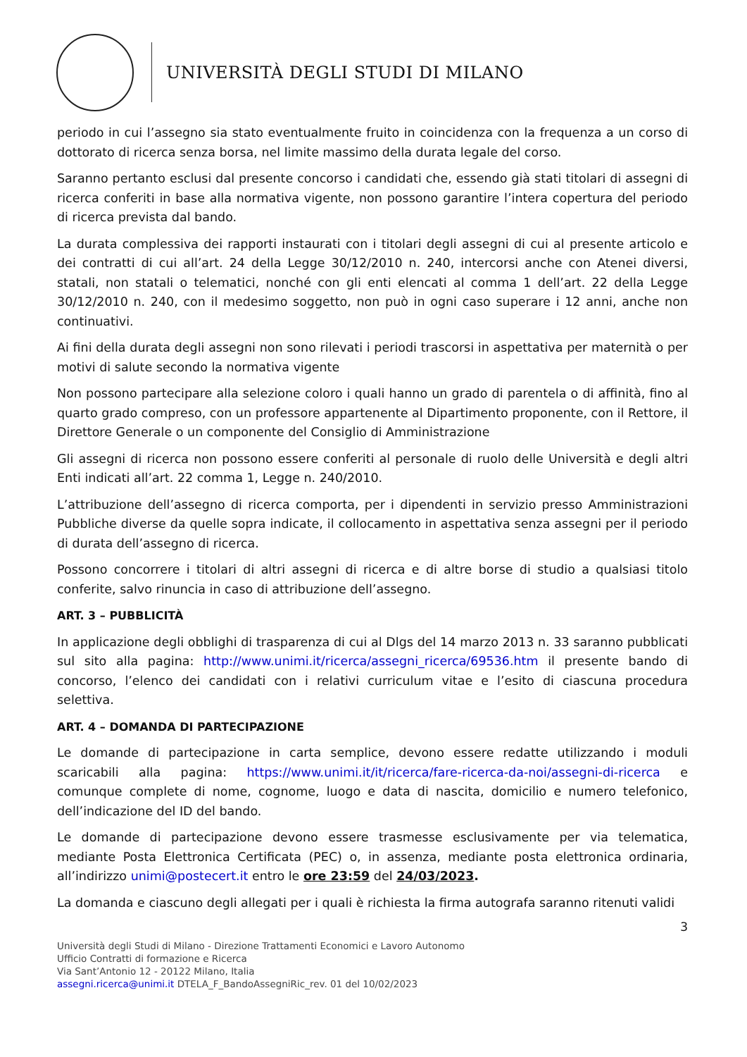UNIVERSITÀ DEGLI STUDI DI MILANO
periodo in cui l’assegno sia stato eventualmente fruito in coincidenza con la frequenza a un corso di dottorato di ricerca senza borsa, nel limite massimo della durata legale del corso.
Saranno pertanto esclusi dal presente concorso i candidati che, essendo già stati titolari di assegni di ricerca conferiti in base alla normativa vigente, non possono garantire l’intera copertura del periodo di ricerca prevista dal bando.
La durata complessiva dei rapporti instaurati con i titolari degli assegni di cui al presente articolo e dei contratti di cui all’art. 24 della Legge 30/12/2010 n. 240, intercorsi anche con Atenei diversi, statali, non statali o telematici, nonché con gli enti elencati al comma 1 dell’art. 22 della Legge 30/12/2010 n. 240, con il medesimo soggetto, non può in ogni caso superare i 12 anni, anche non continuativi.
Ai fini della durata degli assegni non sono rilevati i periodi trascorsi in aspettativa per maternità o per motivi di salute secondo la normativa vigente
Non possono partecipare alla selezione coloro i quali hanno un grado di parentela o di affinità, fino al quarto grado compreso, con un professore appartenente al Dipartimento proponente, con il Rettore, il Direttore Generale o un componente del Consiglio di Amministrazione
Gli assegni di ricerca non possono essere conferiti al personale di ruolo delle Università e degli altri Enti indicati all’art. 22 comma 1, Legge n. 240/2010.
L’attribuzione dell’assegno di ricerca comporta, per i dipendenti in servizio presso Amministrazioni Pubbliche diverse da quelle sopra indicate, il collocamento in aspettativa senza assegni per il periodo di durata dell’assegno di ricerca.
Possono concorrere i titolari di altri assegni di ricerca e di altre borse di studio a qualsiasi titolo conferite, salvo rinuncia in caso di attribuzione dell’assegno.
ART. 3 – PUBBLICITÀ
In applicazione degli obblighi di trasparenza di cui al Dlgs del 14 marzo 2013 n. 33 saranno pubblicati sul sito alla pagina: http://www.unimi.it/ricerca/assegni_ricerca/69536.htm il presente bando di concorso, l’elenco dei candidati con i relativi curriculum vitae e l’esito di ciascuna procedura selettiva.
ART. 4 – DOMANDA DI PARTECIPAZIONE
Le domande di partecipazione in carta semplice, devono essere redatte utilizzando i moduli scaricabili alla pagina: https://www.unimi.it/it/ricerca/fare-ricerca-da-noi/assegni-di-ricerca e comunque complete di nome, cognome, luogo e data di nascita, domicilio e numero telefonico, dell’indicazione del ID del bando.
Le domande di partecipazione devono essere trasmesse esclusivamente per via telematica, mediante Posta Elettronica Certificata (PEC) o, in assenza, mediante posta elettronica ordinaria, all’indirizzo unimi@postecert.it entro le ore 23:59 del 24/03/2023.
La domanda e ciascuno degli allegati per i quali è richiesta la firma autografa saranno ritenuti validi
3
Università degli Studi di Milano - Direzione Trattamenti Economici e Lavoro Autonomo
Ufficio Contratti di formazione e Ricerca
Via Sant’Antonio 12 - 20122 Milano, Italia
assegni.ricerca@unimi.it DTELA_F_BandoAssegniRic_rev. 01 del 10/02/2023